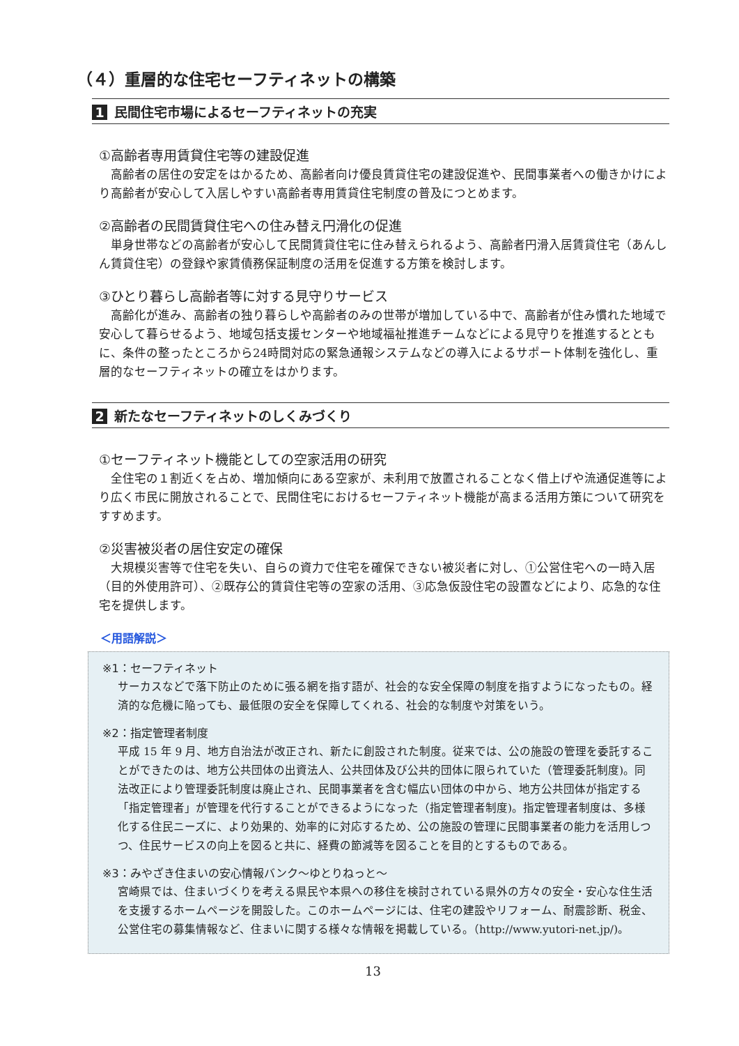（４）重層的な住宅セーフティネットの構築
1 民間住宅市場によるセーフティネットの充実
①高齢者専用賃貸住宅等の建設促進
高齢者の居住の安定をはかるため、高齢者向け優良賃貸住宅の建設促進や、民間事業者への働きかけにより高齢者が安心して入居しやすい高齢者専用賃貸住宅制度の普及につとめます。
②高齢者の民間賃貸住宅への住み替え円滑化の促進
単身世帯などの高齢者が安心して民間賃貸住宅に住み替えられるよう、高齢者円滑入居賃貸住宅（あんしん賃貸住宅）の登録や家賃債務保証制度の活用を促進する方策を検討します。
③ひとり暮らし高齢者等に対する見守りサービス
高齢化が進み、高齢者の独り暮らしや高齢者のみの世帯が増加している中で、高齢者が住み慣れた地域で安心して暮らせるよう、地域包括支援センターや地域福祉推進チームなどによる見守りを推進するとともに、条件の整ったところから24時間対応の緊急通報システムなどの導入によるサポート体制を強化し、重層的なセーフティネットの確立をはかります。
2 新たなセーフティネットのしくみづくり
①セーフティネット機能としての空家活用の研究
全住宅の１割近くを占め、増加傾向にある空家が、未利用で放置されることなく借上げや流通促進等により広く市民に開放されることで、民間住宅におけるセーフティネット機能が高まる活用方策について研究をすすめます。
②災害被災者の居住安定の確保
大規模災害等で住宅を失い、自らの資力で住宅を確保できない被災者に対し、①公営住宅への一時入居（目的外使用許可）、②既存公的賃貸住宅等の空家の活用、③応急仮設住宅の設置などにより、応急的な住宅を提供します。
＜用語解説＞
※1：セーフティネット
サーカスなどで落下防止のために張る網を指す語が、社会的な安全保障の制度を指すようになったもの。経済的な危機に陥っても、最低限の安全を保障してくれる、社会的な制度や対策をいう。
※2：指定管理者制度
平成 15 年 9 月、地方自治法が改正され、新たに創設された制度。従来では、公の施設の管理を委託することができたのは、地方公共団体の出資法人、公共団体及び公共的団体に限られていた（管理委託制度)。同法改正により管理委託制度は廃止され、民間事業者を含む幅広い団体の中から、地方公共団体が指定する「指定管理者」が管理を代行することができるようになった（指定管理者制度)。指定管理者制度は、多様化する住民ニーズに、より効果的、効率的に対応するため、公の施設の管理に民間事業者の能力を活用しつつ、住民サービスの向上を図ると共に、経費の節減等を図ることを目的とするものである。
※3：みやざき住まいの安心情報バンク～ゆとりねっと～
宮崎県では、住まいづくりを考える県民や本県への移住を検討されている県外の方々の安全・安心な住生活を支援するホームページを開設した。このホームページには、住宅の建設やリフォーム、耐震診断、税金、公営住宅の募集情報など、住まいに関する様々な情報を掲載している。（http://www.yutori-net.jp/)。
13